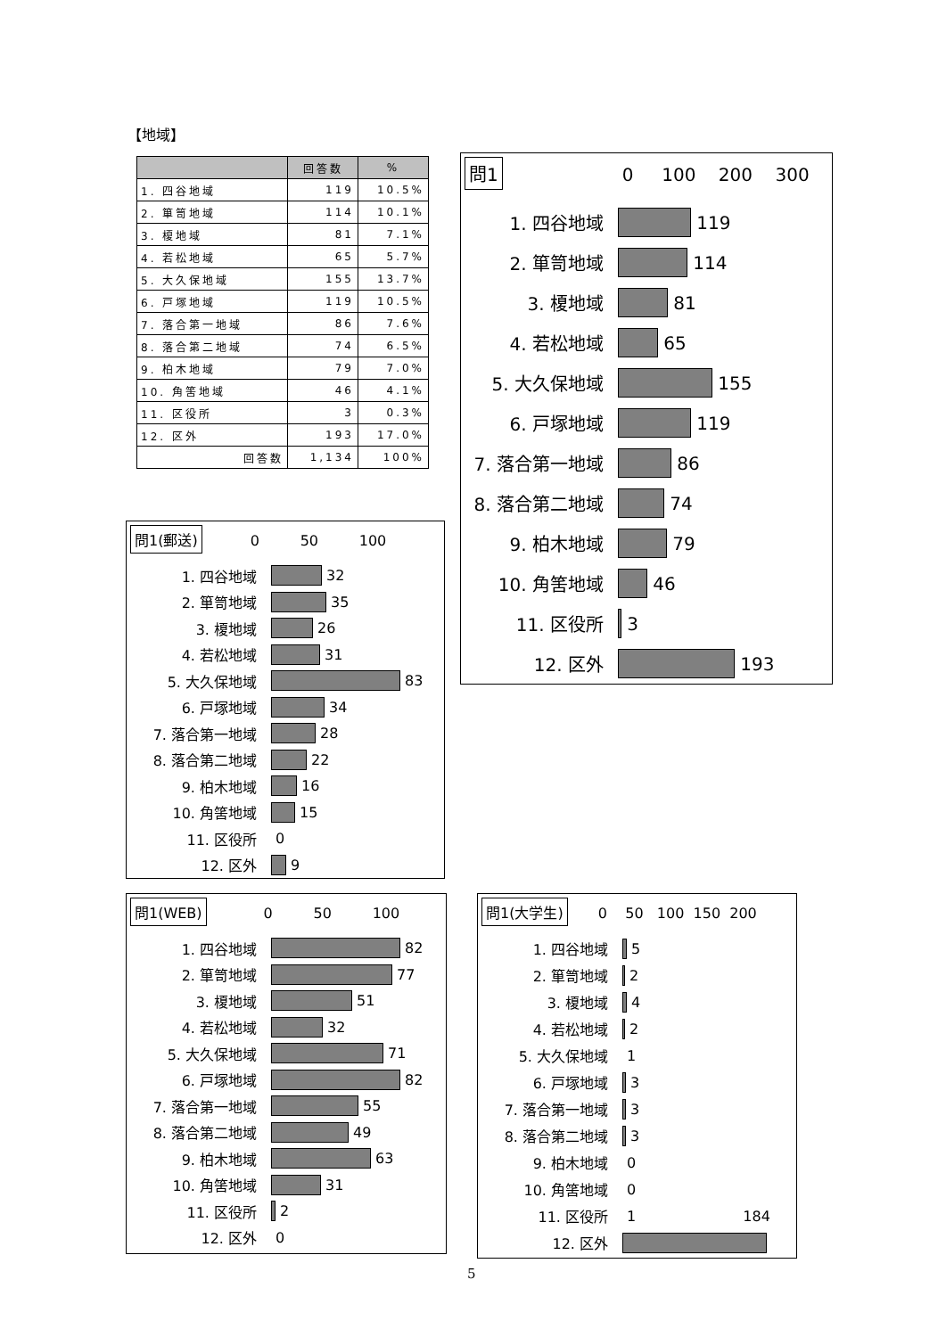【地域】
| | 回答数 | % |
| --- | --- | --- |
| 1. 四谷地域 | 119 | 10.5% |
| 2. 箪笥地域 | 114 | 10.1% |
| 3. 榎地域 | 81 | 7.1% |
| 4. 若松地域 | 65 | 5.7% |
| 5. 大久保地域 | 155 | 13.7% |
| 6. 戸塚地域 | 119 | 10.5% |
| 7. 落合第一地域 | 86 | 7.6% |
| 8. 落合第二地域 | 74 | 6.5% |
| 9. 柏木地域 | 79 | 7.0% |
| 10. 角筈地域 | 46 | 4.1% |
| 11. 区役所 | 3 | 0.3% |
| 12. 区外 | 193 | 17.0% |
| 回答数 | 1,134 | 100% |
問1 0 100 200 300
1. 四谷地域
119
2. 箪笥地域
114
3. 榎地域
81
4. 若松地域
65
5. 大久保地域
155
6. 戸塚地域
119
7. 落合第一地域
86
8. 落合第二地域
74
9. 柏木地域
79
10. 角筈地域
46
11. 区役所
3
12. 区外
193
問1(郵送) 0 50 100
1. 四谷地域
32
2. 箪笥地域
35
3. 榎地域
26
4. 若松地域
31
5. 大久保地域
83
6. 戸塚地域
34
7. 落合第一地域
28
8. 落合第二地域
22
9. 柏木地域
16
10. 角筈地域
15
11. 区役所
0
12. 区外
9
問1(WEB) 0 50 100
1. 四谷地域
82
2. 箪笥地域
77
3. 榎地域
51
4. 若松地域
32
5. 大久保地域
71
6. 戸塚地域
82
7. 落合第一地域
55
8. 落合第二地域
49
9. 柏木地域
63
10. 角筈地域
31
11. 区役所
2
12. 区外
0
問1(大学生) 0 50 100 150 200
1. 四谷地域
5
2. 箪笥地域
2
3. 榎地域
4
4. 若松地域
2
5. 大久保地域
1
6. 戸塚地域
3
7. 落合第一地域
3
8. 落合第二地域
3
9. 柏木地域
0
10. 角筈地域
0
11. 区役所
1 184
12. 区外
5